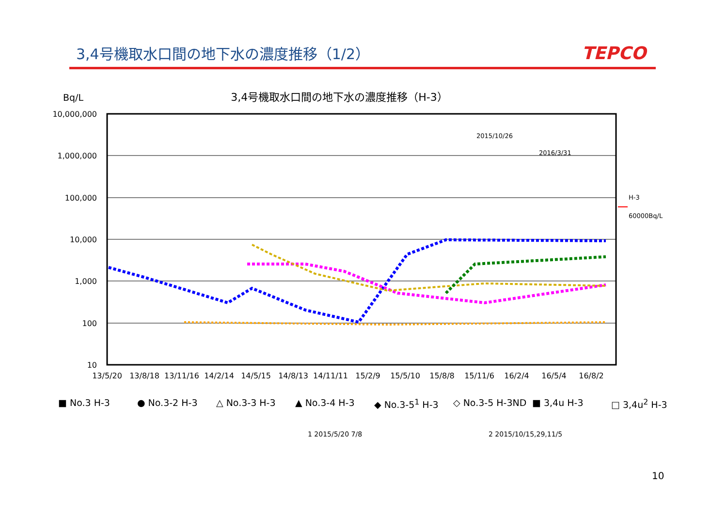3,4号機取水口間の地下水の濃度推移（1/2）
TEPCO
3,4号機取水口間の地下水の濃度推移（H-3） Bq/L
10,000,000
1,000,000
100,000
10,000
1,000
100
10
13/5/20
13/8/18
13/11/16
14/2/14
14/5/15
14/8/13
14/11/11
15/2/9
15/5/10
15/8/8
15/11/6
16/2/4
16/5/4
16/8/2
2015/10/26
2016/3/31
H-3
60000Bq/L
■ No.3 H-3 ● No.3-2 H-3 △ No.3-3 H-3 ▲ No.3-4 H-3 ◆ No.3-5<sup>1</sup> H-3 ◇ No.3-5 H-3ND ■ 3,4u H-3 □ 3,4u<sup>2</sup> H-3
1 2015/5/20 7/8 2 2015/10/15,29,11/5
10